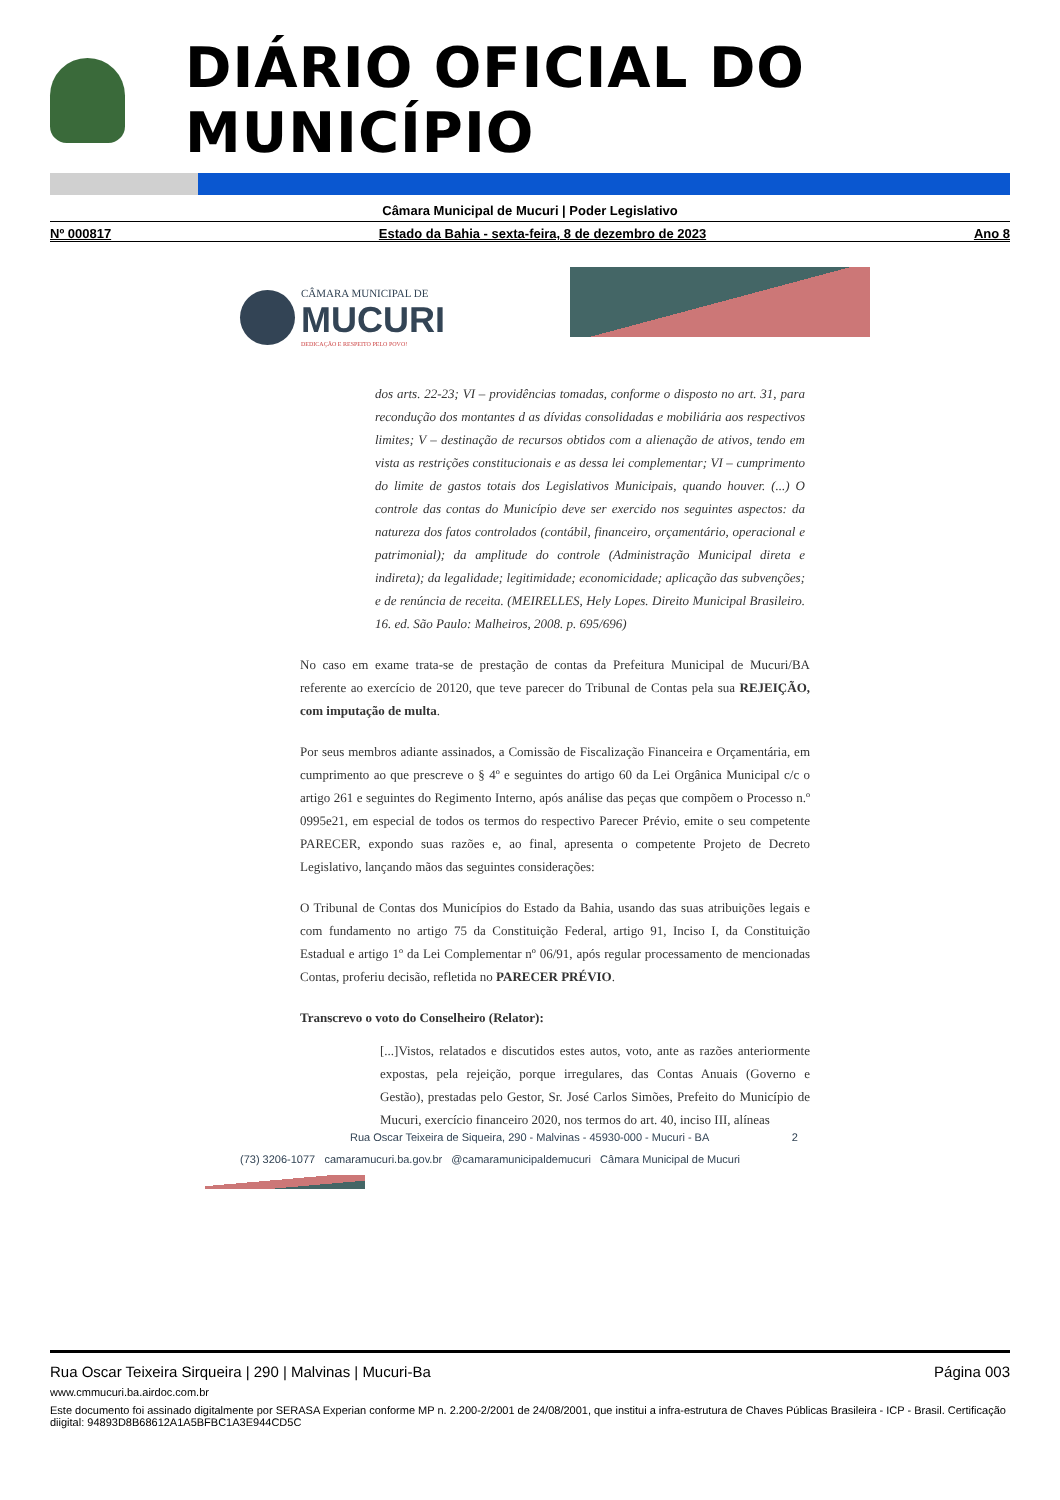DIÁRIO OFICIAL DO MUNICÍPIO
Câmara Municipal de Mucuri | Poder Legislativo
Nº 000817 Estado da Bahia - sexta-feira, 8 de dezembro de 2023 Ano 8
CÂMARA MUNICIPAL DE
MUCURI
DEDICAÇÃO E RESPEITO PELO POVO!
dos arts. 22-23; VI – providências tomadas, conforme o disposto no art. 31, para recondução dos montantes d as dívidas consolidadas e mobiliária aos respectivos limites; V – destinação de recursos obtidos com a alienação de ativos, tendo em vista as restrições constitucionais e as dessa lei complementar; VI – cumprimento do limite de gastos totais dos Legislativos Municipais, quando houver. (...) O controle das contas do Município deve ser exercido nos seguintes aspectos: da natureza dos fatos controlados (contábil, financeiro, orçamentário, operacional e patrimonial); da amplitude do controle (Administração Municipal direta e indireta); da legalidade; legitimidade; economicidade; aplicação das subvenções; e de renúncia de receita. (MEIRELLES, Hely Lopes. Direito Municipal Brasileiro. 16. ed. São Paulo: Malheiros, 2008. p. 695/696)
No caso em exame trata-se de prestação de contas da Prefeitura Municipal de Mucuri/BA referente ao exercício de 20120, que teve parecer do Tribunal de Contas pela sua REJEIÇÃO, com imputação de multa.
Por seus membros adiante assinados, a Comissão de Fiscalização Financeira e Orçamentária, em cumprimento ao que prescreve o § 4º e seguintes do artigo 60 da Lei Orgânica Municipal c/c o artigo 261 e seguintes do Regimento Interno, após análise das peças que compõem o Processo n.º 0995e21, em especial de todos os termos do respectivo Parecer Prévio, emite o seu competente PARECER, expondo suas razões e, ao final, apresenta o competente Projeto de Decreto Legislativo, lançando mãos das seguintes considerações:
O Tribunal de Contas dos Municípios do Estado da Bahia, usando das suas atribuições legais e com fundamento no artigo 75 da Constituição Federal, artigo 91, Inciso I, da Constituição Estadual e artigo 1º da Lei Complementar nº 06/91, após regular processamento de mencionadas Contas, proferiu decisão, refletida no PARECER PRÉVIO.
Transcrevo o voto do Conselheiro (Relator):
[...]Vistos, relatados e discutidos estes autos, voto, ante as razões anteriormente expostas, pela rejeição, porque irregulares, das Contas Anuais (Governo e Gestão), prestadas pelo Gestor, Sr. José Carlos Simões, Prefeito do Município de Mucuri, exercício financeiro 2020, nos termos do art. 40, inciso III, alíneas
Rua Oscar Teixeira de Siqueira, 290 - Malvinas - 45930-000 - Mucuri - BA 2
(73) 3206-1077 camaramucuri.ba.gov.br @camaramunicipaldemucuri Câmara Municipal de Mucuri
Rua Oscar Teixeira Sirqueira | 290 | Malvinas | Mucuri-Ba Página 003
www.cmmucuri.ba.airdoc.com.br
Este documento foi assinado digitalmente por SERASA Experian conforme MP n. 2.200-2/2001 de 24/08/2001, que institui a infra-estrutura de Chaves Públicas Brasileira - ICP - Brasil. Certificação diigital: 94893D8B68612A1A5BFBC1A3E944CD5C